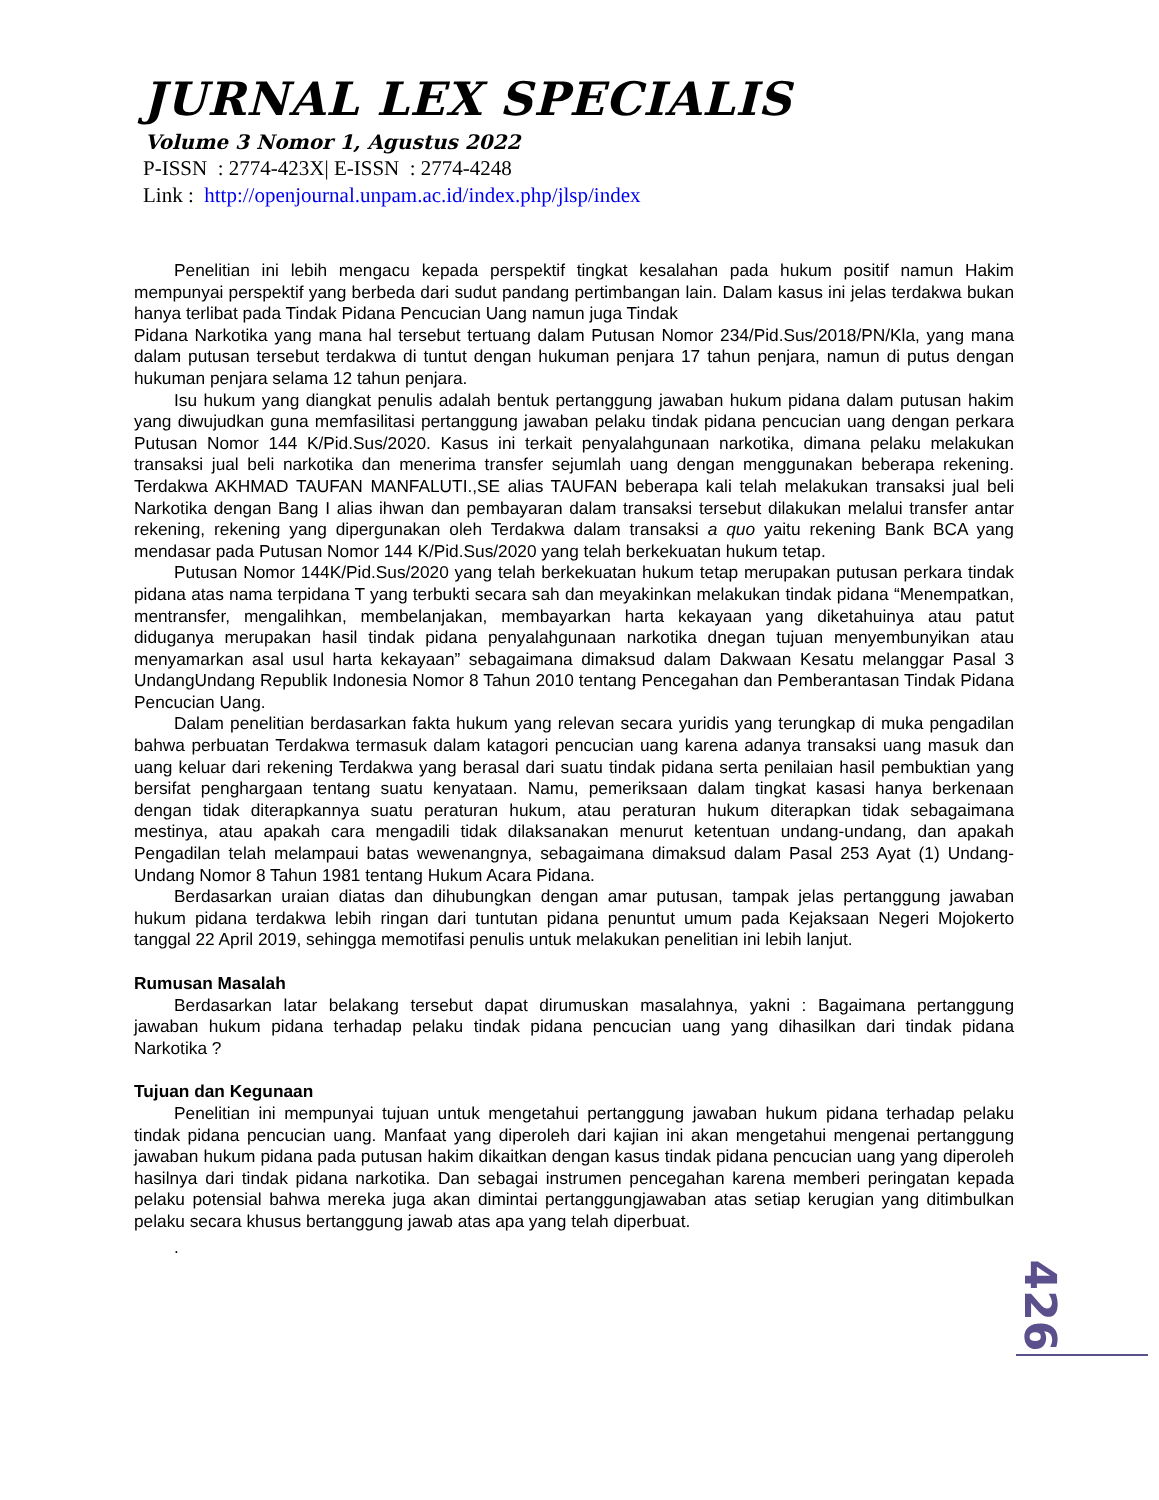JURNAL LEX SPECIALIS
Volume 3 Nomor 1, Agustus 2022
P-ISSN : 2774-423X| E-ISSN : 2774-4248
Link : http://openjournal.unpam.ac.id/index.php/jlsp/index
Penelitian ini lebih mengacu kepada perspektif tingkat kesalahan pada hukum positif namun Hakim mempunyai perspektif yang berbeda dari sudut pandang pertimbangan lain. Dalam kasus ini jelas terdakwa bukan hanya terlibat pada Tindak Pidana Pencucian Uang namun juga Tindak
Pidana Narkotika yang mana hal tersebut tertuang dalam Putusan Nomor 234/Pid.Sus/2018/PN/Kla, yang mana dalam putusan tersebut terdakwa di tuntut dengan hukuman penjara 17 tahun penjara, namun di putus dengan hukuman penjara selama 12 tahun penjara.
Isu hukum yang diangkat penulis adalah bentuk pertanggung jawaban hukum pidana dalam putusan hakim yang diwujudkan guna memfasilitasi pertanggung jawaban pelaku tindak pidana pencucian uang dengan perkara Putusan Nomor 144 K/Pid.Sus/2020. Kasus ini terkait penyalahgunaan narkotika, dimana pelaku melakukan transaksi jual beli narkotika dan menerima transfer sejumlah uang dengan menggunakan beberapa rekening. Terdakwa AKHMAD TAUFAN MANFALUTI.,SE alias TAUFAN beberapa kali telah melakukan transaksi jual beli Narkotika dengan Bang I alias ihwan dan pembayaran dalam transaksi tersebut dilakukan melalui transfer antar rekening, rekening yang dipergunakan oleh Terdakwa dalam transaksi a quo yaitu rekening Bank BCA yang mendasar pada Putusan Nomor 144 K/Pid.Sus/2020 yang telah berkekuatan hukum tetap.
Putusan Nomor 144K/Pid.Sus/2020 yang telah berkekuatan hukum tetap merupakan putusan perkara tindak pidana atas nama terpidana T yang terbukti secara sah dan meyakinkan melakukan tindak pidana “Menempatkan, mentransfer, mengalihkan, membelanjakan, membayarkan harta kekayaan yang diketahuinya atau patut diduganya merupakan hasil tindak pidana penyalahgunaan narkotika dnegan tujuan menyembunyikan atau menyamarkan asal usul harta kekayaan” sebagaimana dimaksud dalam Dakwaan Kesatu melanggar Pasal 3 UndangUndang Republik Indonesia Nomor 8 Tahun 2010 tentang Pencegahan dan Pemberantasan Tindak Pidana Pencucian Uang.
Dalam penelitian berdasarkan fakta hukum yang relevan secara yuridis yang terungkap di muka pengadilan bahwa perbuatan Terdakwa termasuk dalam katagori pencucian uang karena adanya transaksi uang masuk dan uang keluar dari rekening Terdakwa yang berasal dari suatu tindak pidana serta penilaian hasil pembuktian yang bersifat penghargaan tentang suatu kenyataan. Namu, pemeriksaan dalam tingkat kasasi hanya berkenaan dengan tidak diterapkannya suatu peraturan hukum, atau peraturan hukum diterapkan tidak sebagaimana mestinya, atau apakah cara mengadili tidak dilaksanakan menurut ketentuan undang-undang, dan apakah Pengadilan telah melampaui batas wewenangnya, sebagaimana dimaksud dalam Pasal 253 Ayat (1) Undang-Undang Nomor 8 Tahun 1981 tentang Hukum Acara Pidana.
Berdasarkan uraian diatas dan dihubungkan dengan amar putusan, tampak jelas pertanggung jawaban hukum pidana terdakwa lebih ringan dari tuntutan pidana penuntut umum pada Kejaksaan Negeri Mojokerto tanggal 22 April 2019, sehingga memotifasi penulis untuk melakukan penelitian ini lebih lanjut.
Rumusan Masalah
Berdasarkan latar belakang tersebut dapat dirumuskan masalahnya, yakni : Bagaimana pertanggung jawaban hukum pidana terhadap pelaku tindak pidana pencucian uang yang dihasilkan dari tindak pidana Narkotika ?
Tujuan dan Kegunaan
Penelitian ini mempunyai tujuan untuk mengetahui pertanggung jawaban hukum pidana terhadap pelaku tindak pidana pencucian uang. Manfaat yang diperoleh dari kajian ini akan mengetahui mengenai pertanggung jawaban hukum pidana pada putusan hakim dikaitkan dengan kasus tindak pidana pencucian uang yang diperoleh hasilnya dari tindak pidana narkotika. Dan sebagai instrumen pencegahan karena memberi peringatan kepada pelaku potensial bahwa mereka juga akan dimintai pertanggungjawaban atas setiap kerugian yang ditimbulkan pelaku secara khusus bertanggung jawab atas apa yang telah diperbuat.
.
426